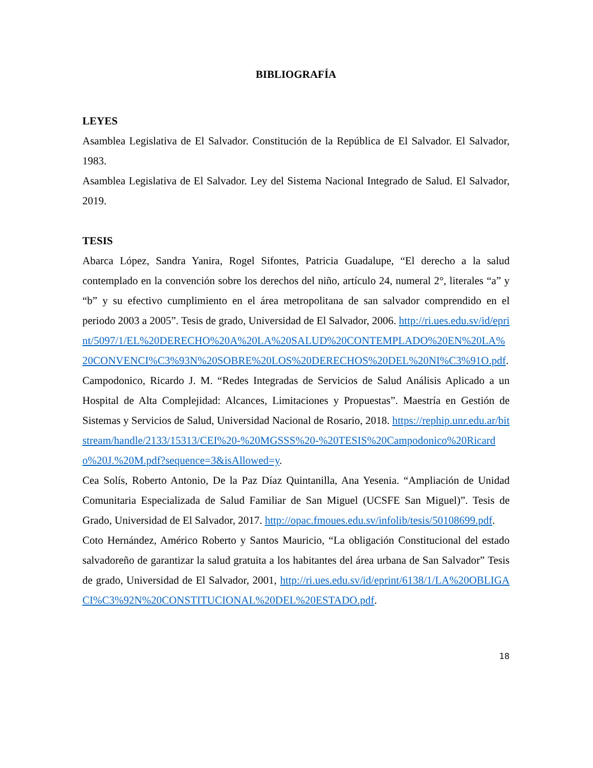BIBLIOGRAFÍA
LEYES
Asamblea Legislativa de El Salvador. Constitución de la República de El Salvador. El Salvador, 1983.
Asamblea Legislativa de El Salvador. Ley del Sistema Nacional Integrado de Salud. El Salvador, 2019.
TESIS
Abarca López, Sandra Yanira, Rogel Sifontes, Patricia Guadalupe, “El derecho a la salud contemplado en la convención sobre los derechos del niño, artículo 24, numeral 2°, literales “a” y “b” y su efectivo cumplimiento en el área metropolitana de san salvador comprendido en el periodo 2003 a 2005”. Tesis de grado, Universidad de El Salvador, 2006. http://ri.ues.edu.sv/id/eprint/5097/1/EL%20DERECHO%20A%20LA%20SALUD%20CONTEMPLADO%20EN%20LA%20CONVENCI%C3%93N%20SOBRE%20LOS%20DERECHOS%20DEL%20NI%C3%91O.pdf.
Campodonico, Ricardo J. M. “Redes Integradas de Servicios de Salud Análisis Aplicado a un Hospital de Alta Complejidad: Alcances, Limitaciones y Propuestas”. Maestría en Gestión de Sistemas y Servicios de Salud, Universidad Nacional de Rosario, 2018. https://rephip.unr.edu.ar/bitstream/handle/2133/15313/CEI%20-%20MGSSS%20-%20TESIS%20Campodonico%20Ricardo%20J.%20M.pdf?sequence=3&isAllowed=y.
Cea Solís, Roberto Antonio, De la Paz Díaz Quintanilla, Ana Yesenia. “Ampliación de Unidad Comunitaria Especializada de Salud Familiar de San Miguel (UCSFE San Miguel)”. Tesis de Grado, Universidad de El Salvador, 2017. http://opac.fmoues.edu.sv/infolib/tesis/50108699.pdf.
Coto Hernández, Américo Roberto y Santos Mauricio, “La obligación Constitucional del estado salvadoreño de garantizar la salud gratuita a los habitantes del área urbana de San Salvador” Tesis de grado, Universidad de El Salvador, 2001, http://ri.ues.edu.sv/id/eprint/6138/1/LA%20OBLIGACI%C3%92N%20CONSTITUCIONAL%20DEL%20ESTADO.pdf.
18